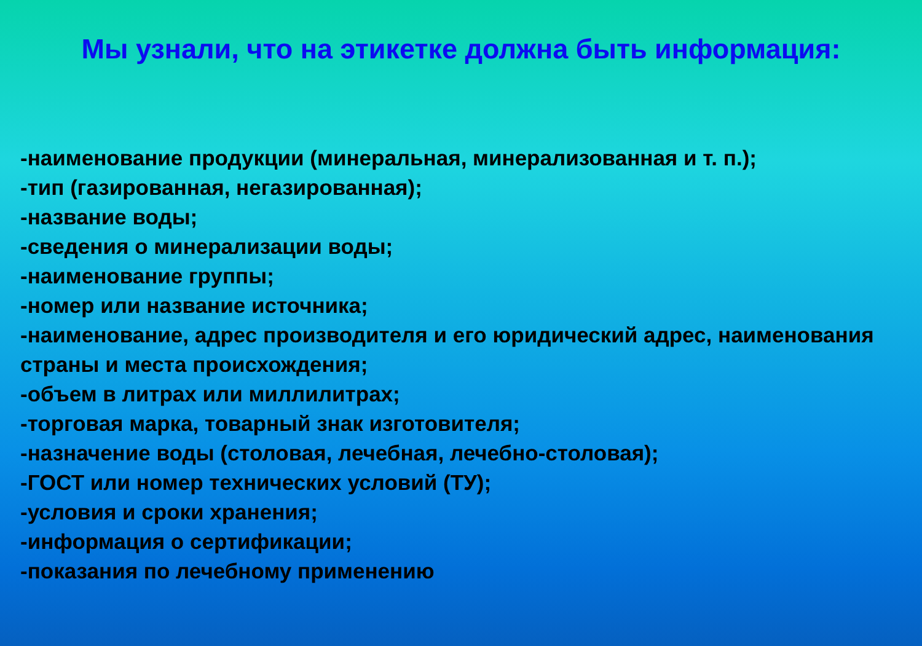Мы узнали, что на этикетке должна быть информация:
-наименование продукции (минеральная, минерализованная и т. п.);
-тип (газированная, негазированная);
-название воды;
-сведения о минерализации воды;
-наименование группы;
-номер или название источника;
-наименование, адрес производителя и его юридический адрес, наименования страны и места происхождения;
-объем в литрах или миллилитрах;
-торговая марка, товарный знак изготовителя;
-назначение воды (столовая, лечебная, лечебно-столовая);
-ГОСТ или номер технических условий (ТУ);
-условия и сроки хранения;
-информация о сертификации;
-показания по лечебному применению